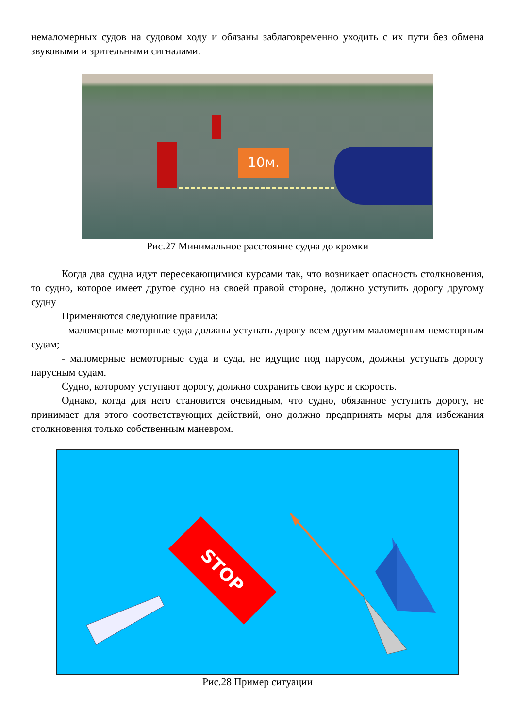немаломерных судов на судовом ходу и обязаны заблаговременно уходить с их пути без обмена звуковыми и зрительными сигналами.
10м.
Рис.27 Минимальное расстояние судна до кромки
Когда два судна идут пересекающимися курсами так, что возникает опасность столкновения, то судно, которое имеет другое судно на своей правой стороне, должно уступить дорогу другому судну
Применяются следующие правила:
- маломерные моторные суда должны уступать дорогу всем другим маломерным немоторным судам;
- маломерные немоторные суда и суда, не идущие под парусом, должны уступать дорогу парусным судам.
Судно, которому уступают дорогу, должно сохранить свои курс и скорость.
Однако, когда для него становится очевидным, что судно, обязанное уступить дорогу, не принимает для этого соответствующих действий, оно должно предпринять меры для избежания столкновения только собственным маневром.
STOP
Рис.28 Пример ситуации